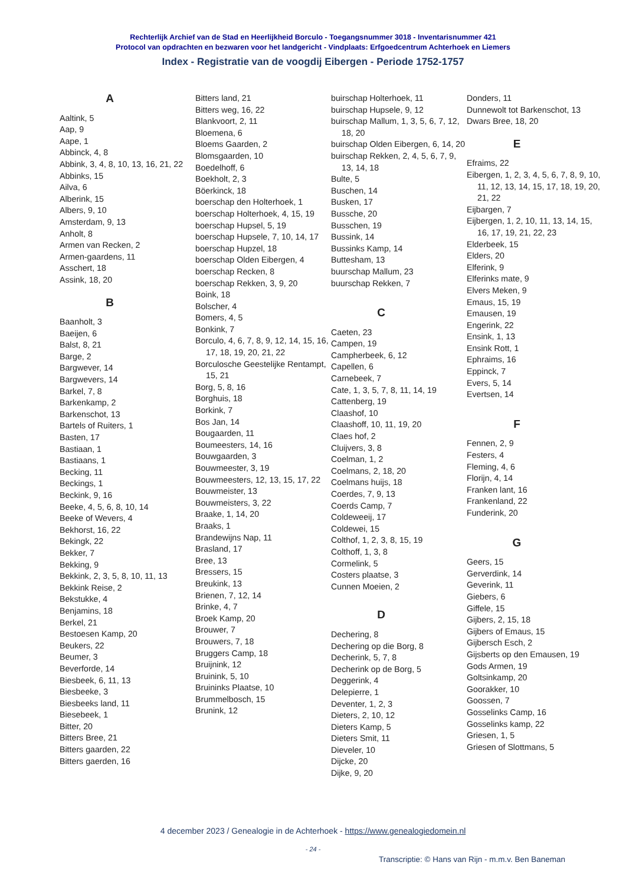Rechterlijk Archief van de Stad en Heerlijkheid Borculo - Toegangsnummer 3018 - Inventarisnummer 421
Protocol van opdrachten en bezwaren voor het landgericht - Vindplaats: Erfgoedcentrum Achterhoek en Liemers
Index - Registratie van de voogdij Eibergen - Periode 1752-1757
A
Aaltink, 5
Aap, 9
Aape, 1
Abbinck, 4, 8
Abbink, 3, 4, 8, 10, 13, 16, 21, 22
Abbinks, 15
Ailva, 6
Alberink, 15
Albers, 9, 10
Amsterdam, 9, 13
Anholt, 8
Armen van Recken, 2
Armen-gaardens, 11
Asschert, 18
Assink, 18, 20
B
Baanholt, 3
Baeijen, 6
Balst, 8, 21
Barge, 2
Bargwever, 14
Bargwevers, 14
Barkel, 7, 8
Barkenkamp, 2
Barkenschot, 13
Bartels of Ruiters, 1
Basten, 17
Bastiaan, 1
Bastiaans, 1
Becking, 11
Beckings, 1
Beckink, 9, 16
Beeke, 4, 5, 6, 8, 10, 14
Beeke of Wevers, 4
Bekhorst, 16, 22
Bekingk, 22
Bekker, 7
Bekking, 9
Bekkink, 2, 3, 5, 8, 10, 11, 13
Bekkink Reise, 2
Bekstukke, 4
Benjamins, 18
Berkel, 21
Bestoesen Kamp, 20
Beukers, 22
Beumer, 3
Beverforde, 14
Biesbeek, 6, 11, 13
Biesbeeke, 3
Biesbeeks land, 11
Biesebeek, 1
Bitter, 20
Bitters Bree, 21
Bitters gaarden, 22
Bitters gaerden, 16
Bitters land, 21
Bitters weg, 16, 22
Blankvoort, 2, 11
Bloemena, 6
Bloems Gaarden, 2
Blomsgaarden, 10
Boedelhoff, 6
Boekholt, 2, 3
Böerkinck, 18
boerschap den Holterhoek, 1
boerschap Holterhoek, 4, 15, 19
boerschap Hupsel, 5, 19
boerschap Hupsele, 7, 10, 14, 17
boerschap Hupzel, 18
boerschap Olden Eibergen, 4
boerschap Recken, 8
boerschap Rekken, 3, 9, 20
Boink, 18
Bolscher, 4
Bomers, 4, 5
Bonkink, 7
Borculo, 4, 6, 7, 8, 9, 12, 14, 15, 16, 17, 18, 19, 20, 21, 22
Borculosche Geestelijke Rentampt, 15, 21
Borg, 5, 8, 16
Borghuis, 18
Borkink, 7
Bos Jan, 14
Bougaarden, 11
Boumeesters, 14, 16
Bouwgaarden, 3
Bouwmeester, 3, 19
Bouwmeesters, 12, 13, 15, 17, 22
Bouwmeister, 13
Bouwmeisters, 3, 22
Braake, 1, 14, 20
Braaks, 1
Brandewijns Nap, 11
Brasland, 17
Bree, 13
Bressers, 15
Breukink, 13
Brienen, 7, 12, 14
Brinke, 4, 7
Broek Kamp, 20
Brouwer, 7
Brouwers, 7, 18
Bruggers Camp, 18
Bruijnink, 12
Bruinink, 5, 10
Bruininks Plaatse, 10
Brummelbosch, 15
Brunink, 12
buirschap Holterhoek, 11
buirschap Hupsele, 9, 12
buirschap Mallum, 1, 3, 5, 6, 7, 12, 18, 20
buirschap Olden Eibergen, 6, 14, 20
buirschap Rekken, 2, 4, 5, 6, 7, 9, 13, 14, 18
Bulte, 5
Buschen, 14
Busken, 17
Bussche, 20
Busschen, 19
Bussink, 14
Bussinks Kamp, 14
Buttesham, 13
buurschap Mallum, 23
buurschap Rekken, 7
C
Caeten, 23
Campen, 19
Campherbeek, 6, 12
Capellen, 6
Carnebeek, 7
Cate, 1, 3, 5, 7, 8, 11, 14, 19
Cattenberg, 19
Claashof, 10
Claashoff, 10, 11, 19, 20
Claes hof, 2
Cluijvers, 3, 8
Coelman, 1, 2
Coelmans, 2, 18, 20
Coelmans huijs, 18
Coerdes, 7, 9, 13
Coerds Camp, 7
Coldeweeij, 17
Coldewei, 15
Colthof, 1, 2, 3, 8, 15, 19
Colthoff, 1, 3, 8
Cormelink, 5
Costers plaatse, 3
Cunnen Moeien, 2
D
Dechering, 8
Dechering op die Borg, 8
Decherink, 5, 7, 8
Decherink op de Borg, 5
Deggerink, 4
Delepierre, 1
Deventer, 1, 2, 3
Dieters, 2, 10, 12
Dieters Kamp, 5
Dieters Smit, 11
Dieveler, 10
Dijcke, 20
Dijke, 9, 20
Donders, 11
Dunnewolt tot Barkenschot, 13
Dwars Bree, 18, 20
E
Efraims, 22
Eibergen, 1, 2, 3, 4, 5, 6, 7, 8, 9, 10, 11, 12, 13, 14, 15, 17, 18, 19, 20, 21, 22
Eijbargen, 7
Eijbergen, 1, 2, 10, 11, 13, 14, 15, 16, 17, 19, 21, 22, 23
Elderbeek, 15
Elders, 20
Elferink, 9
Elferinks mate, 9
Elvers Meken, 9
Emaus, 15, 19
Emausen, 19
Engerink, 22
Ensink, 1, 13
Ensink Rott, 1
Ephraims, 16
Eppinck, 7
Evers, 5, 14
Evertsen, 14
F
Fennen, 2, 9
Festers, 4
Fleming, 4, 6
Florijn, 4, 14
Franken lant, 16
Frankenland, 22
Funderink, 20
G
Geers, 15
Gerverdink, 14
Geverink, 11
Giebers, 6
Giffele, 15
Gijbers, 2, 15, 18
Gijbers of Emaus, 15
Gijbersch Esch, 2
Gijsberts op den Emausen, 19
Gods Armen, 19
Goltsinkamp, 20
Goorakker, 10
Goossen, 7
Gosselinks Camp, 16
Gosselinks kamp, 22
Griesen, 1, 5
Griesen of Slottmans, 5
4 december 2023 / Genealogie in de Achterhoek - https://www.genealogiedomein.nl
- 24 -
Transcriptie: © Hans van Rijn - m.m.v. Ben Baneman